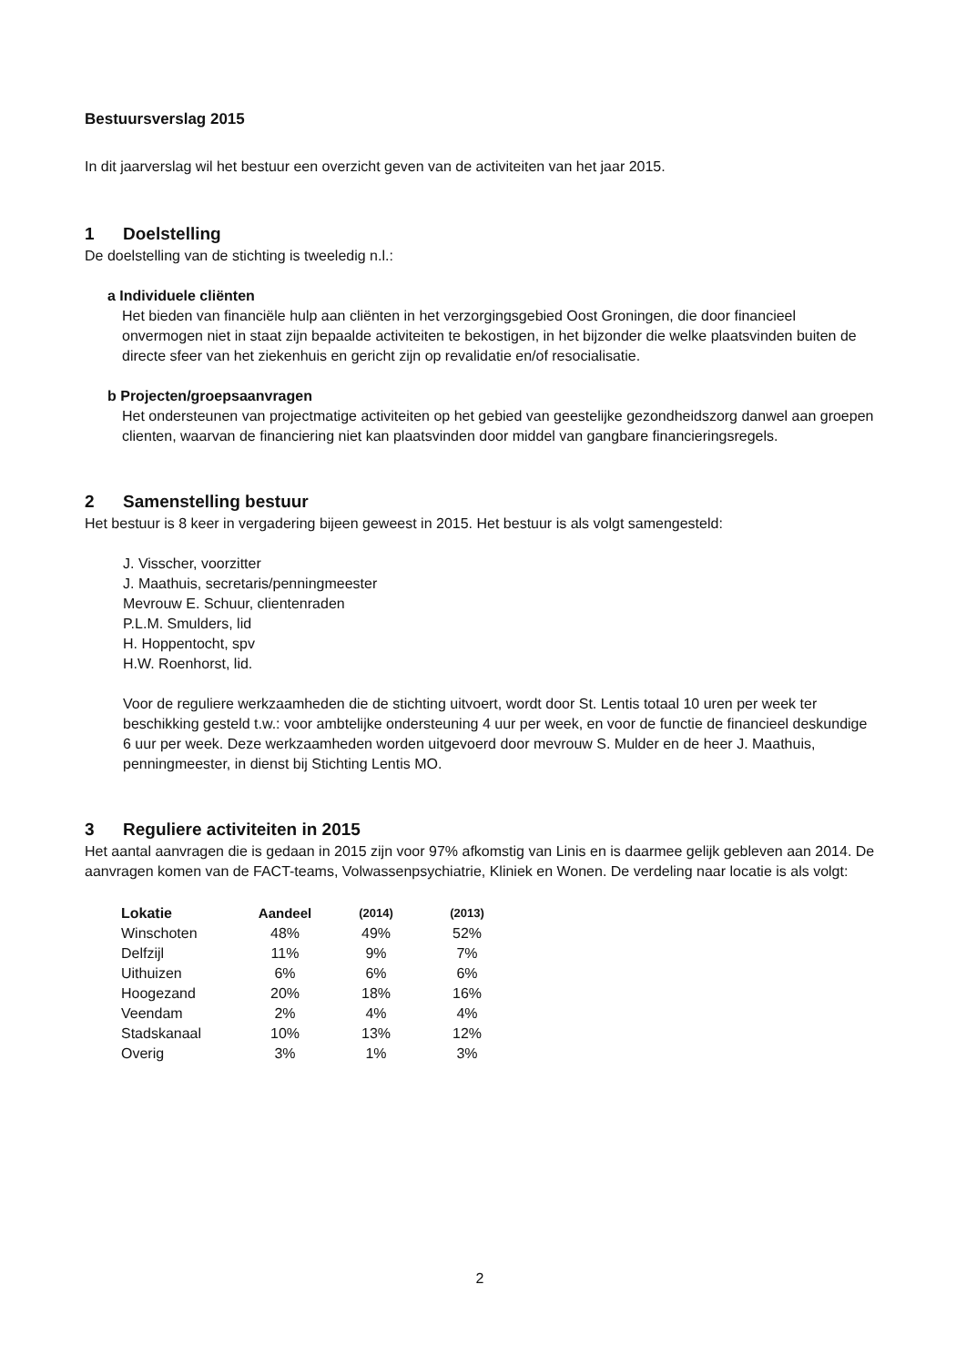Bestuursverslag 2015
In dit jaarverslag wil het bestuur een overzicht geven van de activiteiten van het jaar 2015.
1 Doelstelling
De doelstelling van de stichting is tweeledig n.l.:
a Individuele cliënten
Het bieden van financiële hulp aan cliënten in het verzorgingsgebied Oost Groningen, die door financieel onvermogen niet in staat zijn bepaalde activiteiten te bekostigen, in het bijzonder die welke plaatsvinden buiten de directe sfeer van het ziekenhuis en gericht zijn op revalidatie en/of resocialisatie.
b Projecten/groepsaanvragen
Het ondersteunen van projectmatige activiteiten op het gebied van geestelijke gezondheidszorg danwel aan groepen clienten, waarvan de financiering niet kan plaatsvinden door middel van gangbare financieringsregels.
2 Samenstelling bestuur
Het bestuur is 8 keer in vergadering bijeen geweest in 2015. Het bestuur is als volgt samengesteld:
J. Visscher, voorzitter
J. Maathuis, secretaris/penningmeester
Mevrouw E. Schuur, clientenraden
P.L.M. Smulders, lid
H. Hoppentocht, spv
H.W. Roenhorst, lid.
Voor de reguliere werkzaamheden die de stichting uitvoert, wordt door St. Lentis totaal 10 uren per week ter beschikking gesteld t.w.: voor ambtelijke ondersteuning 4 uur per week, en voor de functie de financieel deskundige 6 uur per week. Deze werkzaamheden worden uitgevoerd door mevrouw S. Mulder en de heer J. Maathuis, penningmeester, in dienst bij Stichting Lentis MO.
3 Reguliere activiteiten in 2015
Het aantal aanvragen die is gedaan in 2015 zijn voor 97% afkomstig van Linis en is daarmee gelijk gebleven aan 2014. De aanvragen komen van de FACT-teams, Volwassenpsychiatrie, Kliniek en Wonen. De verdeling naar locatie is als volgt:
| Lokatie | Aandeel | (2014) | (2013) |
| --- | --- | --- | --- |
| Winschoten | 48% | 49% | 52% |
| Delfzijl | 11% | 9% | 7% |
| Uithuizen | 6% | 6% | 6% |
| Hoogezand | 20% | 18% | 16% |
| Veendam | 2% | 4% | 4% |
| Stadskanaal | 10% | 13% | 12% |
| Overig | 3% | 1% | 3% |
2